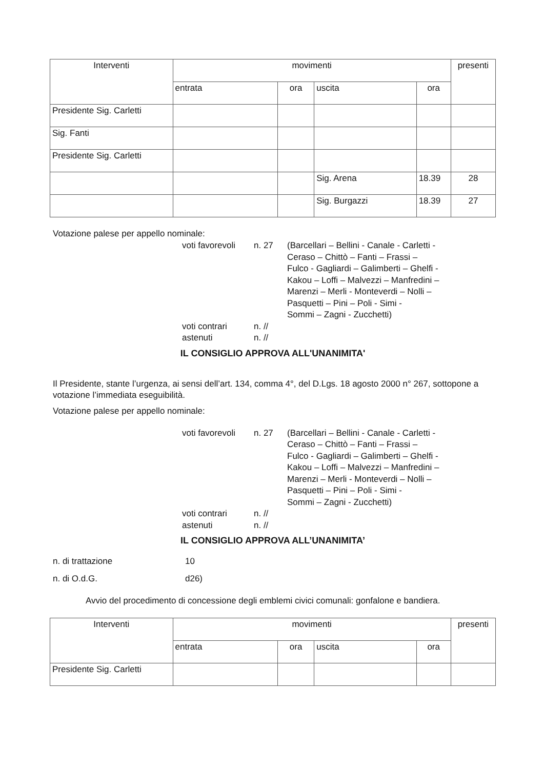| Interventi | movimenti | | | | presenti |
| --- | --- | --- | --- | --- | --- |
| | entrata | ora | uscita | ora | |
| Presidente Sig. Carletti | | | | | |
| Sig. Fanti | | | | | |
| Presidente Sig. Carletti | | | | | |
| | | | Sig. Arena | 18.39 | 28 |
| | | | Sig. Burgazzi | 18.39 | 27 |
Votazione palese per appello nominale:
voti favorevoli n. 27 (Barcellari – Bellini - Canale - Carletti -
Ceraso – Chittò – Fanti – Frassi –
Fulco - Gagliardi – Galimberti – Ghelfi -
Kakou – Loffi – Malvezzi – Manfredini –
Marenzi – Merli - Monteverdi – Nolli –
Pasquetti – Pini – Poli - Simi -
Sommi – Zagni - Zucchetti) voti contrari n. // astenuti n. //
IL CONSIGLIO APPROVA ALL'UNANIMITA'
Il Presidente, stante l’urgenza, ai sensi dell’art. 134, comma 4°, del D.Lgs. 18 agosto 2000 n° 267, sottopone a votazione l’immediata eseguibilità.
Votazione palese per appello nominale:
voti favorevoli n. 27 (Barcellari – Bellini - Canale - Carletti -
Ceraso – Chittò – Fanti – Frassi –
Fulco - Gagliardi – Galimberti – Ghelfi -
Kakou – Loffi – Malvezzi – Manfredini –
Marenzi – Merli - Monteverdi – Nolli –
Pasquetti – Pini – Poli - Simi -
Sommi – Zagni - Zucchetti) voti contrari n. // astenuti n. //
IL CONSIGLIO APPROVA ALL’UNANIMITA’
n. di trattazione 10 n. di O.d.G. d26)
Avvio del procedimento di concessione degli emblemi civici comunali: gonfalone e bandiera.
| Interventi | movimenti | | | | presenti |
| --- | --- | --- | --- | --- | --- |
| | entrata | ora | uscita | ora | |
| Presidente Sig. Carletti | | | | | |